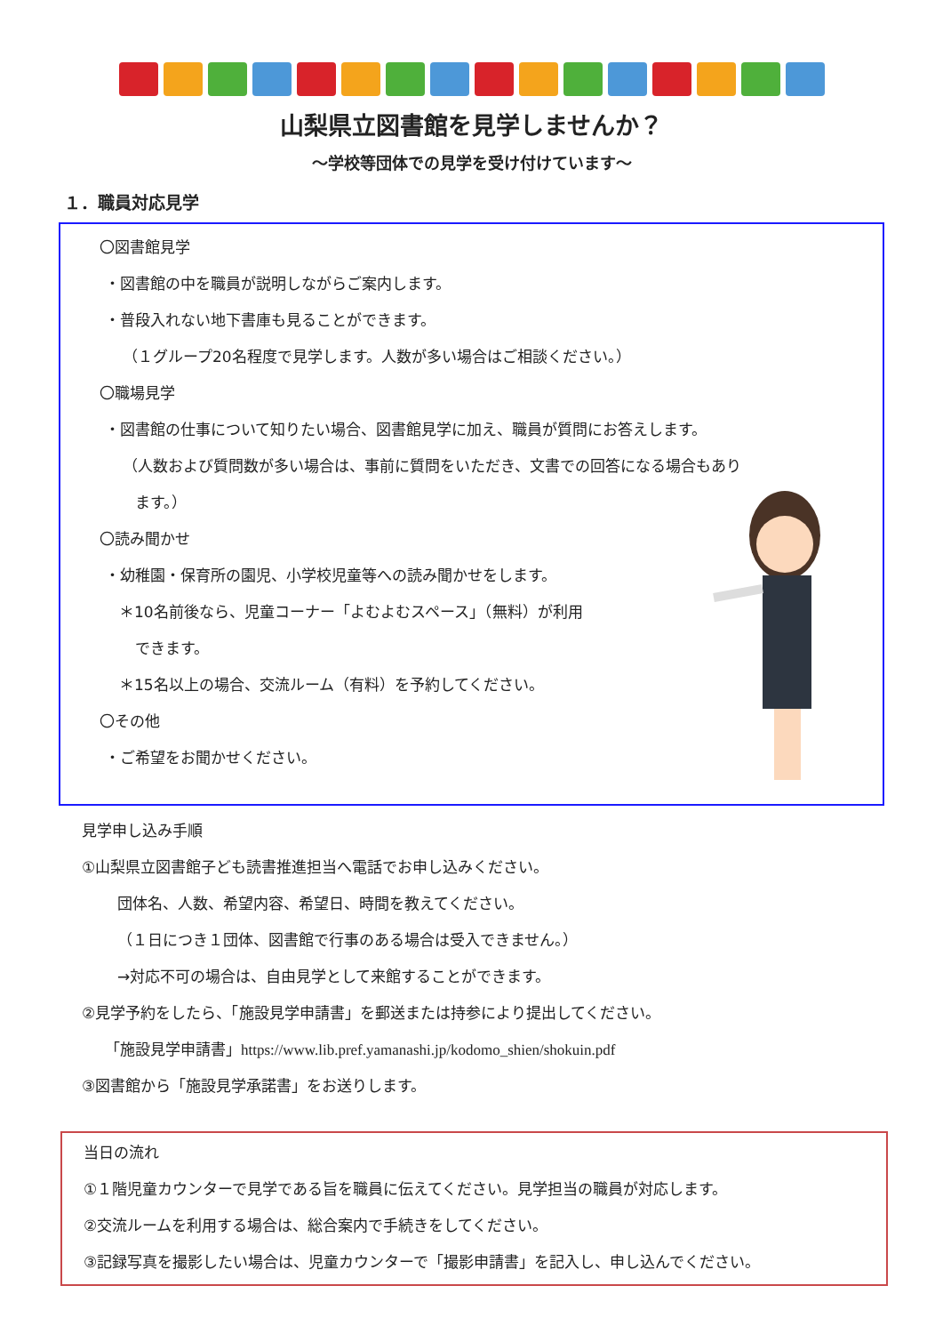山梨県立図書館を見学しませんか？
～学校等団体での見学を受け付けています～
１．職員対応見学
〇図書館見学
・図書館の中を職員が説明しながらご案内します。
・普段入れない地下書庫も見ることができます。
（１グループ20名程度で見学します。人数が多い場合はご相談ください。）
〇職場見学
・図書館の仕事について知りたい場合、図書館見学に加え、職員が質問にお答えします。
（人数および質問数が多い場合は、事前に質問をいただき、文書での回答になる場合もあり
ます。）
〇読み聞かせ
・幼稚園・保育所の園児、小学校児童等への読み聞かせをします。
＊10名前後なら、児童コーナー「よむよむスペース」（無料）が利用
できます。
＊15名以上の場合、交流ルーム（有料）を予約してください。
〇その他
・ご希望をお聞かせください。
見学申し込み手順
①山梨県立図書館子ども読書推進担当へ電話でお申し込みください。
団体名、人数、希望内容、希望日、時間を教えてください。
（１日につき１団体、図書館で行事のある場合は受入できません。）
→対応不可の場合は、自由見学として来館することができます。
②見学予約をしたら、「施設見学申請書」を郵送または持参により提出してください。
「施設見学申請書」https://www.lib.pref.yamanashi.jp/kodomo_shien/shokuin.pdf
③図書館から「施設見学承諾書」をお送りします。
当日の流れ
①１階児童カウンターで見学である旨を職員に伝えてください。見学担当の職員が対応します。
②交流ルームを利用する場合は、総合案内で手続きをしてください。
③記録写真を撮影したい場合は、児童カウンターで「撮影申請書」を記入し、申し込んでください。